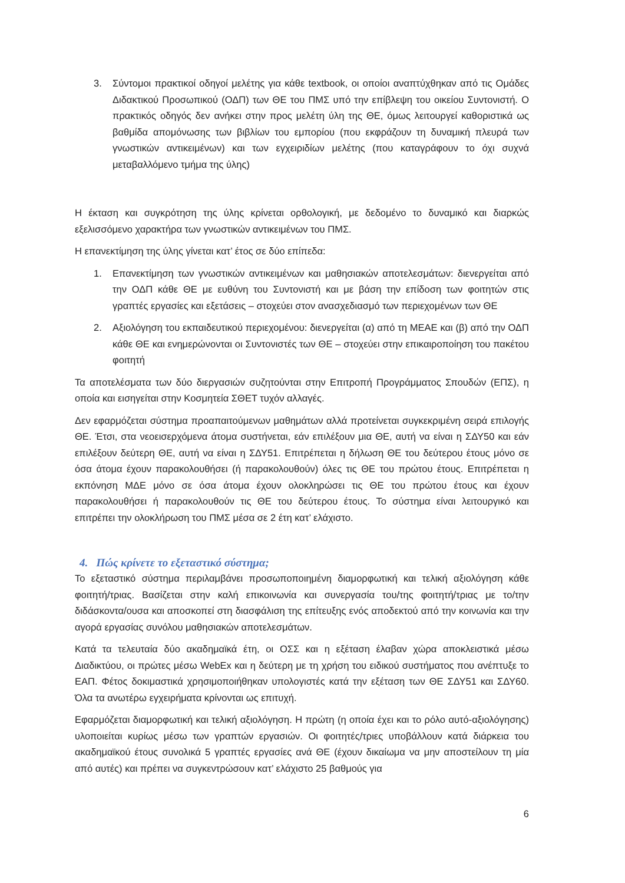3. Σύντομοι πρακτικοί οδηγοί μελέτης για κάθε textbook, οι οποίοι αναπτύχθηκαν από τις Ομάδες Διδακτικού Προσωπικού (ΟΔΠ) των ΘΕ του ΠΜΣ υπό την επίβλεψη του οικείου Συντονιστή. Ο πρακτικός οδηγός δεν ανήκει στην προς μελέτη ύλη της ΘΕ, όμως λειτουργεί καθοριστικά ως βαθμίδα απομόνωσης των βιβλίων του εμπορίου (που εκφράζουν τη δυναμική πλευρά των γνωστικών αντικειμένων) και των εγχειριδίων μελέτης (που καταγράφουν το όχι συχνά μεταβαλλόμενο τμήμα της ύλης)
Η έκταση και συγκρότηση της ύλης κρίνεται ορθολογική, με δεδομένο το δυναμικό και διαρκώς εξελισσόμενο χαρακτήρα των γνωστικών αντικειμένων του ΠΜΣ.
Η επανεκτίμηση της ύλης γίνεται κατ’ έτος σε δύο επίπεδα:
1. Επανεκτίμηση των γνωστικών αντικειμένων και μαθησιακών αποτελεσμάτων: διενεργείται από την ΟΔΠ κάθε ΘΕ με ευθύνη του Συντονιστή και με βάση την επίδοση των φοιτητών στις γραπτές εργασίες και εξετάσεις – στοχεύει στον ανασχεδιασμό των περιεχομένων των ΘΕ
2. Αξιολόγηση του εκπαιδευτικού περιεχομένου: διενεργείται (α) από τη ΜΕΑΕ και (β) από την ΟΔΠ κάθε ΘΕ και ενημερώνονται οι Συντονιστές των ΘΕ – στοχεύει στην επικαιροποίηση του πακέτου φοιτητή
Τα αποτελέσματα των δύο διεργασιών συζητούνται στην Επιτροπή Προγράμματος Σπουδών (ΕΠΣ), η οποία και εισηγείται στην Κοσμητεία ΣΘΕΤ τυχόν αλλαγές.
Δεν εφαρμόζεται σύστημα προαπαιτούμενων μαθημάτων αλλά προτείνεται συγκεκριμένη σειρά επιλογής ΘΕ. Έτσι, στα νεοεισερχόμενα άτομα συστήνεται, εάν επιλέξουν μια ΘΕ, αυτή να είναι η ΣΔΥ50 και εάν επιλέξουν δεύτερη ΘΕ, αυτή να είναι η ΣΔΥ51. Επιτρέπεται η δήλωση ΘΕ του δεύτερου έτους μόνο σε όσα άτομα έχουν παρακολουθήσει (ή παρακολουθούν) όλες τις ΘΕ του πρώτου έτους. Επιτρέπεται η εκπόνηση ΜΔΕ μόνο σε όσα άτομα έχουν ολοκληρώσει τις ΘΕ του πρώτου έτους και έχουν παρακολουθήσει ή παρακολουθούν τις ΘΕ του δεύτερου έτους. Το σύστημα είναι λειτουργικό και επιτρέπει την ολοκλήρωση του ΠΜΣ μέσα σε 2 έτη κατ’ ελάχιστο.
4. Πώς κρίνετε το εξεταστικό σύστημα;
Το εξεταστικό σύστημα περιλαμβάνει προσωποποιημένη διαμορφωτική και τελική αξιολόγηση κάθε φοιτητή/τριας. Βασίζεται στην καλή επικοινωνία και συνεργασία του/της φοιτητή/τριας με το/την διδάσκοντα/ουσα και αποσκοπεί στη διασφάλιση της επίτευξης ενός αποδεκτού από την κοινωνία και την αγορά εργασίας συνόλου μαθησιακών αποτελεσμάτων.
Κατά τα τελευταία δύο ακαδημαϊκά έτη, οι ΟΣΣ και η εξέταση έλαβαν χώρα αποκλειστικά μέσω Διαδικτύου, οι πρώτες μέσω WebEx και η δεύτερη με τη χρήση του ειδικού συστήματος που ανέπτυξε το ΕΑΠ. Φέτος δοκιμαστικά χρησιμοποιήθηκαν υπολογιστές κατά την εξέταση των ΘΕ ΣΔΥ51 και ΣΔΥ60. Όλα τα ανωτέρω εγχειρήματα κρίνονται ως επιτυχή.
Εφαρμόζεται διαμορφωτική και τελική αξιολόγηση. Η πρώτη (η οποία έχει και το ρόλο αυτό-αξιολόγησης) υλοποιείται κυρίως μέσω των γραπτών εργασιών. Οι φοιτητές/τριες υποβάλλουν κατά διάρκεια του ακαδημαϊκού έτους συνολικά 5 γραπτές εργασίες ανά ΘΕ (έχουν δικαίωμα να μην αποστείλουν τη μία από αυτές) και πρέπει να συγκεντρώσουν κατ’ ελάχιστο 25 βαθμούς για
6